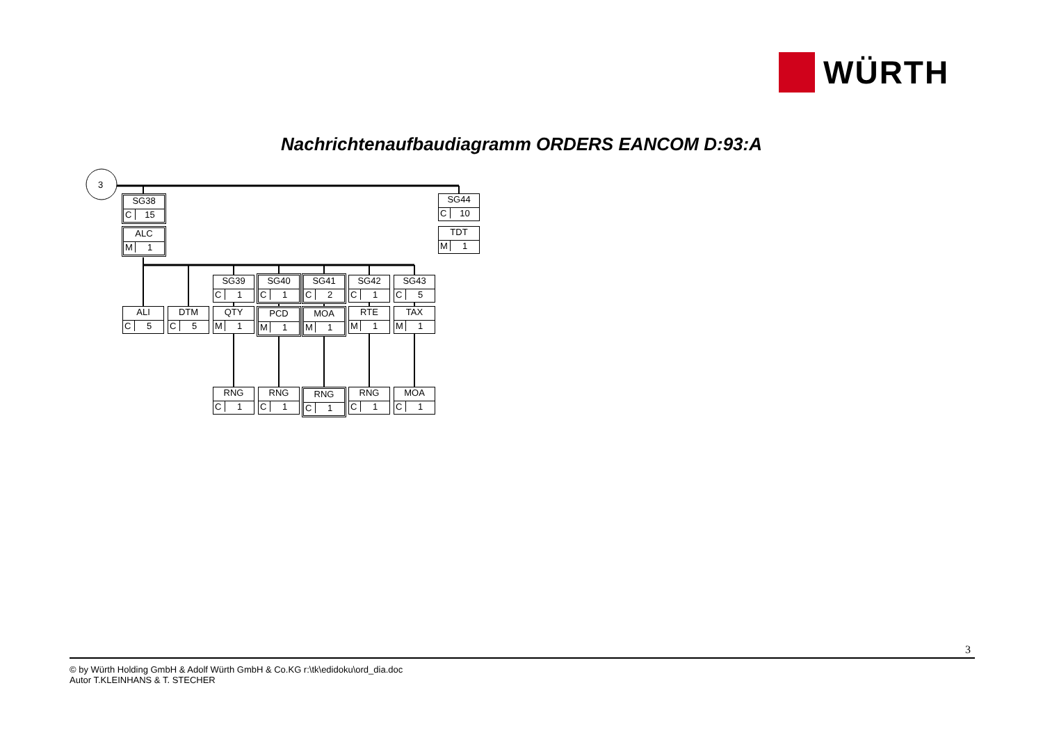WÜRTH
Nachrichtenaufbaudiagramm ORDERS EANCOM D:93:A
3
SG38
C 15
ALC
M 1
SG44
C 10
TDT
M 1
SG39
C 1
SG40
C 1
SG41
C 2
SG42
C 1
SG43
C 5
ALI
C 5
DTM
C 5
QTY
M 1
PCD
M 1
MOA
M 1
RTE
M 1
TAX
M 1
RNG
C 1
RNG
C 1
RNG
C 1
RNG
C 1
MOA
C 1
3
© by Würth Holding GmbH & Adolf Würth GmbH & Co.KG r:\tk\edidoku\ord_dia.doc
Autor T.KLEINHANS & T. STECHER